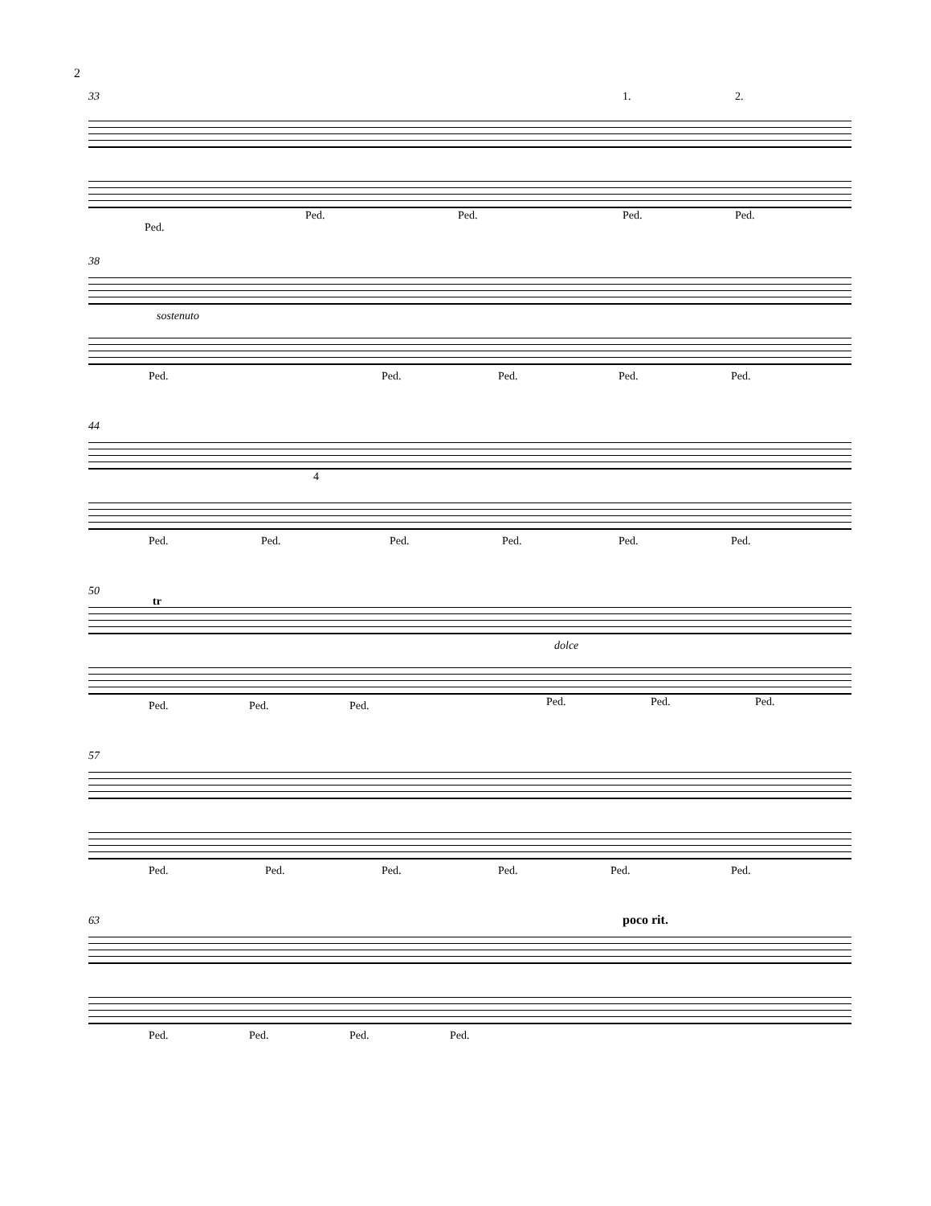2
33 1. 2.
Ped.
Ped. Ped. Ped. Ped.
38
sostenuto
Ped. Ped. Ped. Ped. Ped.
44
4
Ped. Ped. Ped. Ped. Ped. Ped.
50
tr
dolce
Ped. Ped. Ped. Ped. Ped. Ped.
57
Ped. Ped. Ped. Ped. Ped. Ped.
63 poco rit.
Ped. Ped. Ped. Ped.